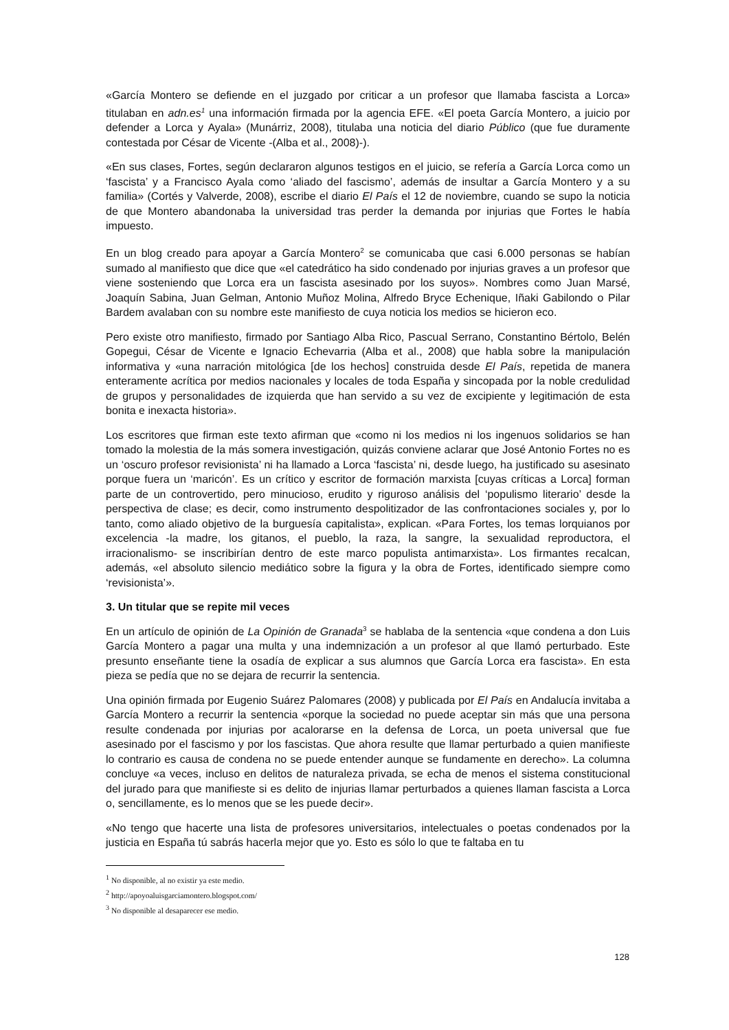«García Montero se defiende en el juzgado por criticar a un profesor que llamaba fascista a Lorca» titulaban en adn.es<sup>1</sup> una información firmada por la agencia EFE. «El poeta García Montero, a juicio por defender a Lorca y Ayala» (Munárriz, 2008), titulaba una noticia del diario Público (que fue duramente contestada por César de Vicente -(Alba et al., 2008)-).
«En sus clases, Fortes, según declararon algunos testigos en el juicio, se refería a García Lorca como un ‘fascista’ y a Francisco Ayala como ‘aliado del fascismo’, además de insultar a García Montero y a su familia» (Cortés y Valverde, 2008), escribe el diario El País el 12 de noviembre, cuando se supo la noticia de que Montero abandonaba la universidad tras perder la demanda por injurias que Fortes le había impuesto.
En un blog creado para apoyar a García Montero<sup>2</sup> se comunicaba que casi 6.000 personas se habían sumado al manifiesto que dice que «el catedrático ha sido condenado por injurias graves a un profesor que viene sosteniendo que Lorca era un fascista asesinado por los suyos». Nombres como Juan Marsé, Joaquín Sabina, Juan Gelman, Antonio Muñoz Molina, Alfredo Bryce Echenique, Iñaki Gabilondo o Pilar Bardem avalaban con su nombre este manifiesto de cuya noticia los medios se hicieron eco.
Pero existe otro manifiesto, firmado por Santiago Alba Rico, Pascual Serrano, Constantino Bértolo, Belén Gopegui, César de Vicente e Ignacio Echevarria (Alba et al., 2008) que habla sobre la manipulación informativa y «una narración mitológica [de los hechos] construida desde El País, repetida de manera enteramente acrítica por medios nacionales y locales de toda España y sincopada por la noble credulidad de grupos y personalidades de izquierda que han servido a su vez de excipiente y legitimación de esta bonita e inexacta historia».
Los escritores que firman este texto afirman que «como ni los medios ni los ingenuos solidarios se han tomado la molestia de la más somera investigación, quizás conviene aclarar que José Antonio Fortes no es un ‘oscuro profesor revisionista’ ni ha llamado a Lorca ‘fascista’ ni, desde luego, ha justificado su asesinato porque fuera un ‘maricón’. Es un crítico y escritor de formación marxista [cuyas críticas a Lorca] forman parte de un controvertido, pero minucioso, erudito y riguroso análisis del ‘populismo literario’ desde la perspectiva de clase; es decir, como instrumento despolitizador de las confrontaciones sociales y, por lo tanto, como aliado objetivo de la burguesía capitalista», explican. «Para Fortes, los temas lorquianos por excelencia -la madre, los gitanos, el pueblo, la raza, la sangre, la sexualidad reproductora, el irracionalismo- se inscribirían dentro de este marco populista antimarxista». Los firmantes recalcan, además, «el absoluto silencio mediático sobre la figura y la obra de Fortes, identificado siempre como ‘revisionista’».
3. Un titular que se repite mil veces
En un artículo de opinión de La Opinión de Granada<sup>3</sup> se hablaba de la sentencia «que condena a don Luis García Montero a pagar una multa y una indemnización a un profesor al que llamó perturbado. Este presunto enseñante tiene la osadía de explicar a sus alumnos que García Lorca era fascista». En esta pieza se pedía que no se dejara de recurrir la sentencia.
Una opinión firmada por Eugenio Suárez Palomares (2008) y publicada por El País en Andalucía invitaba a García Montero a recurrir la sentencia «porque la sociedad no puede aceptar sin más que una persona resulte condenada por injurias por acalorarse en la defensa de Lorca, un poeta universal que fue asesinado por el fascismo y por los fascistas. Que ahora resulte que llamar perturbado a quien manifieste lo contrario es causa de condena no se puede entender aunque se fundamente en derecho». La columna concluye «a veces, incluso en delitos de naturaleza privada, se echa de menos el sistema constitucional del jurado para que manifieste si es delito de injurias llamar perturbados a quienes llaman fascista a Lorca o, sencillamente, es lo menos que se les puede decir».
«No tengo que hacerte una lista de profesores universitarios, intelectuales o poetas condenados por la justicia en España tú sabrás hacerla mejor que yo. Esto es sólo lo que te faltaba en tu
<sup>1</sup> No disponible, al no existir ya este medio.
<sup>2</sup> http://apoyoaluisgarciamontero.blogspot.com/
<sup>3</sup> No disponible al desaparecer ese medio.
128